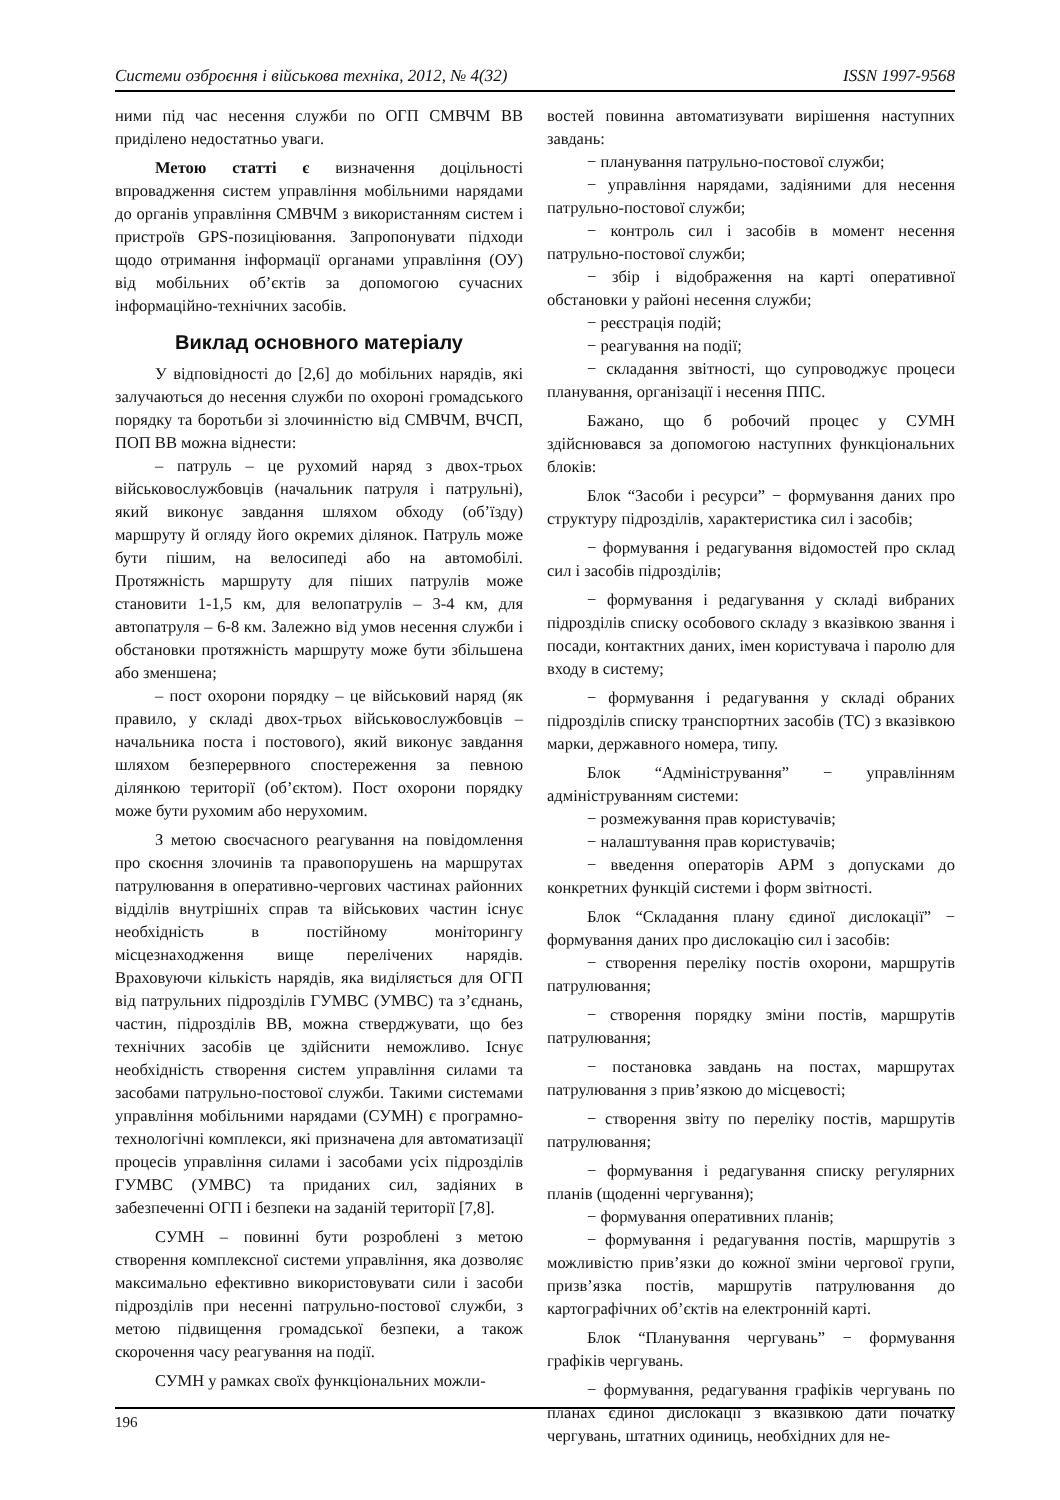Системи озброєння і військова техніка, 2012, № 4(32) ISSN 1997-9568
ними під час несення служби по ОГП СМВЧМ ВВ приділено недостатньо уваги.
Метою статті є визначення доцільності впровадження систем управління мобільними нарядами до органів управління СМВЧМ з використанням систем і пристроїв GPS-позиціювання. Запропонувати підходи щодо отримання інформації органами управління (ОУ) від мобільних об’єктів за допомогою сучасних інформаційно-технічних засобів.
Виклад основного матеріалу
У відповідності до [2,6] до мобільних нарядів, які залучаються до несення служби по охороні громадського порядку та боротьби зі злочинністю від СМВЧМ, ВЧСП, ПОП ВВ можна віднести:
– патруль – це рухомий наряд з двох-трьох військовослужбовців (начальник патруля і патрульні), який виконує завдання шляхом обходу (об’їзду) маршруту й огляду його окремих ділянок. Патруль може бути пішим, на велосипеді або на автомобілі. Протяжність маршруту для піших патрулів може становити 1-1,5 км, для велопатрулів – 3-4 км, для автопатруля – 6-8 км. Залежно від умов несення служби і обстановки протяжність маршруту може бути збільшена або зменшена;
– пост охорони порядку – це військовий наряд (як правило, у складі двох-трьох військовослужбовців – начальника поста і постового), який виконує завдання шляхом безперервного спостереження за певною ділянкою території (об’єктом). Пост охорони порядку може бути рухомим або нерухомим.
З метою своєчасного реагування на повідомлення про скоєння злочинів та правопорушень на маршрутах патрулювання в оперативно-чергових частинах районних відділів внутрішніх справ та військових частин існує необхідність в постійному моніторингу місцезнаходження вище перелічених нарядів. Враховуючи кількість нарядів, яка виділяється для ОГП від патрульних підрозділів ГУМВС (УМВС) та з’єднань, частин, підрозділів ВВ, можна стверджувати, що без технічних засобів це здійснити неможливо. Існує необхідність створення систем управління силами та засобами патрульно-постової служби. Такими системами управління мобільними нарядами (СУМН) є програмно-технологічні комплекси, які призначена для автоматизації процесів управління силами і засобами усіх підрозділів ГУМВС (УМВС) та приданих сил, задіяних в забезпеченні ОГП і безпеки на заданій території [7,8].
СУМН – повинні бути розроблені з метою створення комплексної системи управління, яка дозволяє максимально ефективно використовувати сили і засоби підрозділів при несенні патрульно-постової служби, з метою підвищення громадської безпеки, а також скорочення часу реагування на події.
СУМН у рамках своїх функціональних можли-
востей повинна автоматизувати вирішення наступних завдань:
− планування патрульно-постової служби;
− управління нарядами, задіяними для несення патрульно-постової служби;
− контроль сил і засобів в момент несення патрульно-постової служби;
− збір і відображення на карті оперативної обстановки у районі несення служби;
− реєстрація подій;
− реагування на події;
− складання звітності, що супроводжує процеси планування, організації і несення ППС.
Бажано, що б робочий процес у СУМН здійснювався за допомогою наступних функціональних блоків:
Блок “Засоби і ресурси” − формування даних про структуру підрозділів, характеристика сил і засобів;
− формування і редагування відомостей про склад сил і засобів підрозділів;
− формування і редагування у складі вибраних підрозділів списку особового складу з вказівкою звання і посади, контактних даних, імен користувача і паролю для входу в систему;
− формування і редагування у складі обраних підрозділів списку транспортних засобів (ТС) з вказівкою марки, державного номера, типу.
Блок “Адміністрування” − управлінням адмініструванням системи:
− розмежування прав користувачів;
− налаштування прав користувачів;
− введення операторів АРМ з допусками до конкретних функцій системи і форм звітності.
Блок “Складання плану єдиної дислокації” − формування даних про дислокацію сил і засобів:
− створення переліку постів охорони, маршрутів патрулювання;
− створення порядку зміни постів, маршрутів патрулювання;
− постановка завдань на постах, маршрутах патрулювання з прив’язкою до місцевості;
− створення звіту по переліку постів, маршрутів патрулювання;
− формування і редагування списку регулярних планів (щоденні чергування);
− формування оперативних планів;
− формування і редагування постів, маршрутів з можливістю прив’язки до кожної зміни чергової групи, призв’язка постів, маршрутів патрулювання до картографічних об’єктів на електронній карті.
Блок “Планування чергувань” − формування графіків чергувань.
− формування, редагування графіків чергувань по планах єдиної дислокації з вказівкою дати початку чергувань, штатних одиниць, необхідних для не-
196